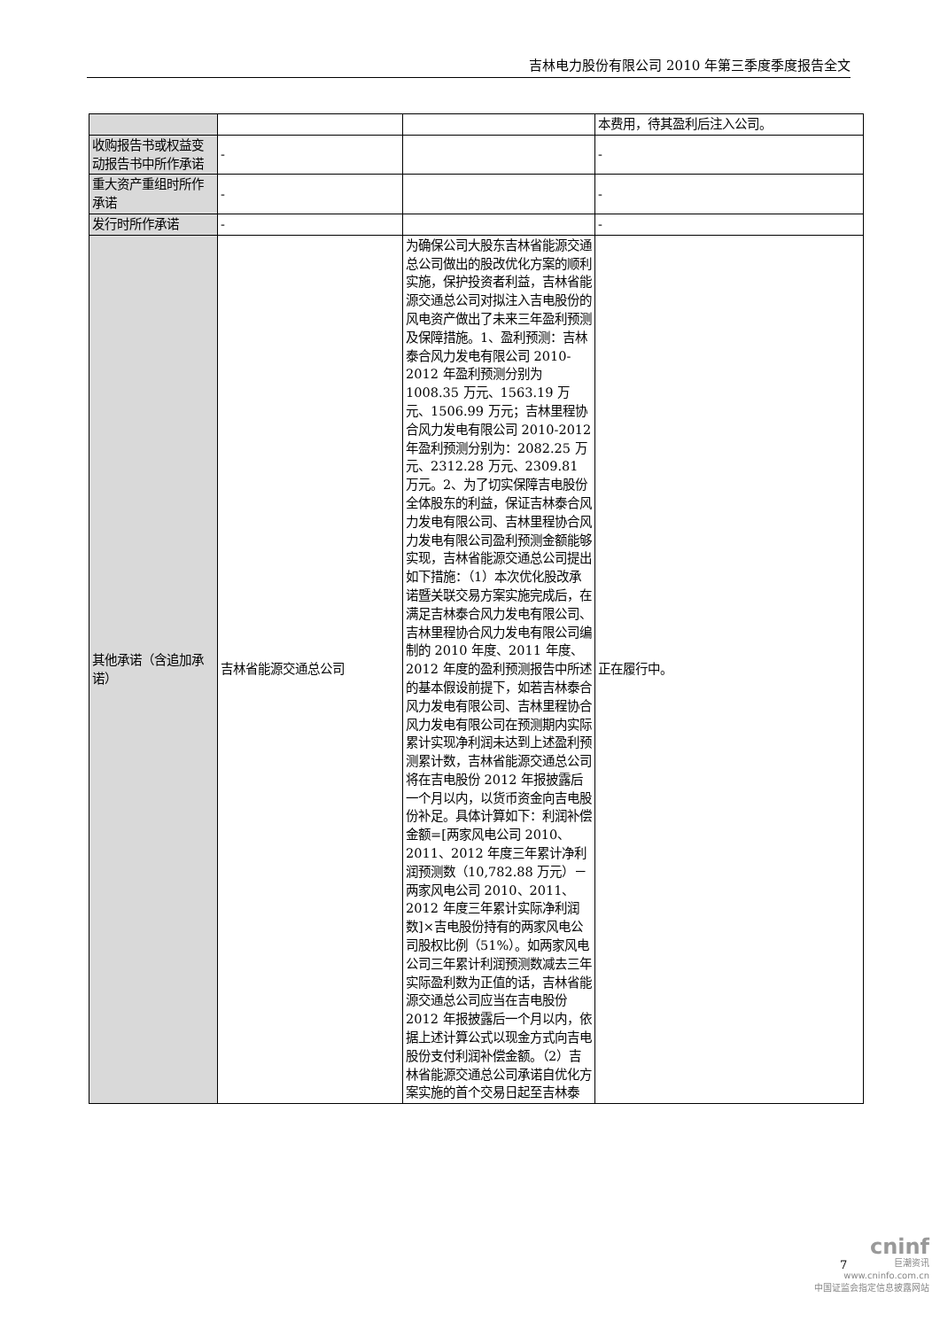吉林电力股份有限公司 2010 年第三季度季度报告全文
| | | | 本费用，待其盈利后注入公司。 |
| 收购报告书或权益变动报告书中所作承诺 | - | | - |
| 重大资产重组时所作承诺 | - | | - |
| 发行时所作承诺 | - | | - |
| 其他承诺（含追加承诺） | 吉林省能源交通总公司 | 为确保公司大股东吉林省能源交通总公司做出的股改优化方案的顺利实施，保护投资者利益，吉林省能源交通总公司对拟注入吉电股份的风电资产做出了未来三年盈利预测及保障措施。1、盈利预测：吉林泰合风力发电有限公司 2010-2012 年盈利预测分别为 1008.35 万元、1563.19 万元、1506.99 万元；吉林里程协合风力发电有限公司 2010-2012 年盈利预测分别为：2082.25 万元、2312.28 万元、2309.81 万元。2、为了切实保障吉电股份全体股东的利益，保证吉林泰合风力发电有限公司、吉林里程协合风力发电有限公司盈利预测金额能够实现，吉林省能源交通总公司提出如下措施：（1）本次优化股改承诺暨关联交易方案实施完成后，在满足吉林泰合风力发电有限公司、吉林里程协合风力发电有限公司编制的 2010 年度、2011 年度、2012 年度的盈利预测报告中所述的基本假设前提下，如若吉林泰合风力发电有限公司、吉林里程协合风力发电有限公司在预测期内实际累计实现净利润未达到上述盈利预测累计数，吉林省能源交通总公司将在吉电股份 2012 年报披露后一个月以内，以货币资金向吉电股份补足。具体计算如下：利润补偿金额=[两家风电公司 2010、2011、2012 年度三年累计净利润预测数（10,782.88 万元）－两家风电公司 2010、2011、2012 年度三年累计实际净利润数]×吉电股份持有的两家风电公司股权比例（51%）。如两家风电公司三年累计利润预测数减去三年实际盈利数为正值的话，吉林省能源交通总公司应当在吉电股份 2012 年报披露后一个月以内，依据上述计算公式以现金方式向吉电股份支付利润补偿金额。（2）吉林省能源交通总公司承诺自优化方案实施的首个交易日起至吉林泰 | 正在履行中。 |
7
cninf
巨潮资讯
www.cninfo.com.cn
中国证监会指定信息披露网站